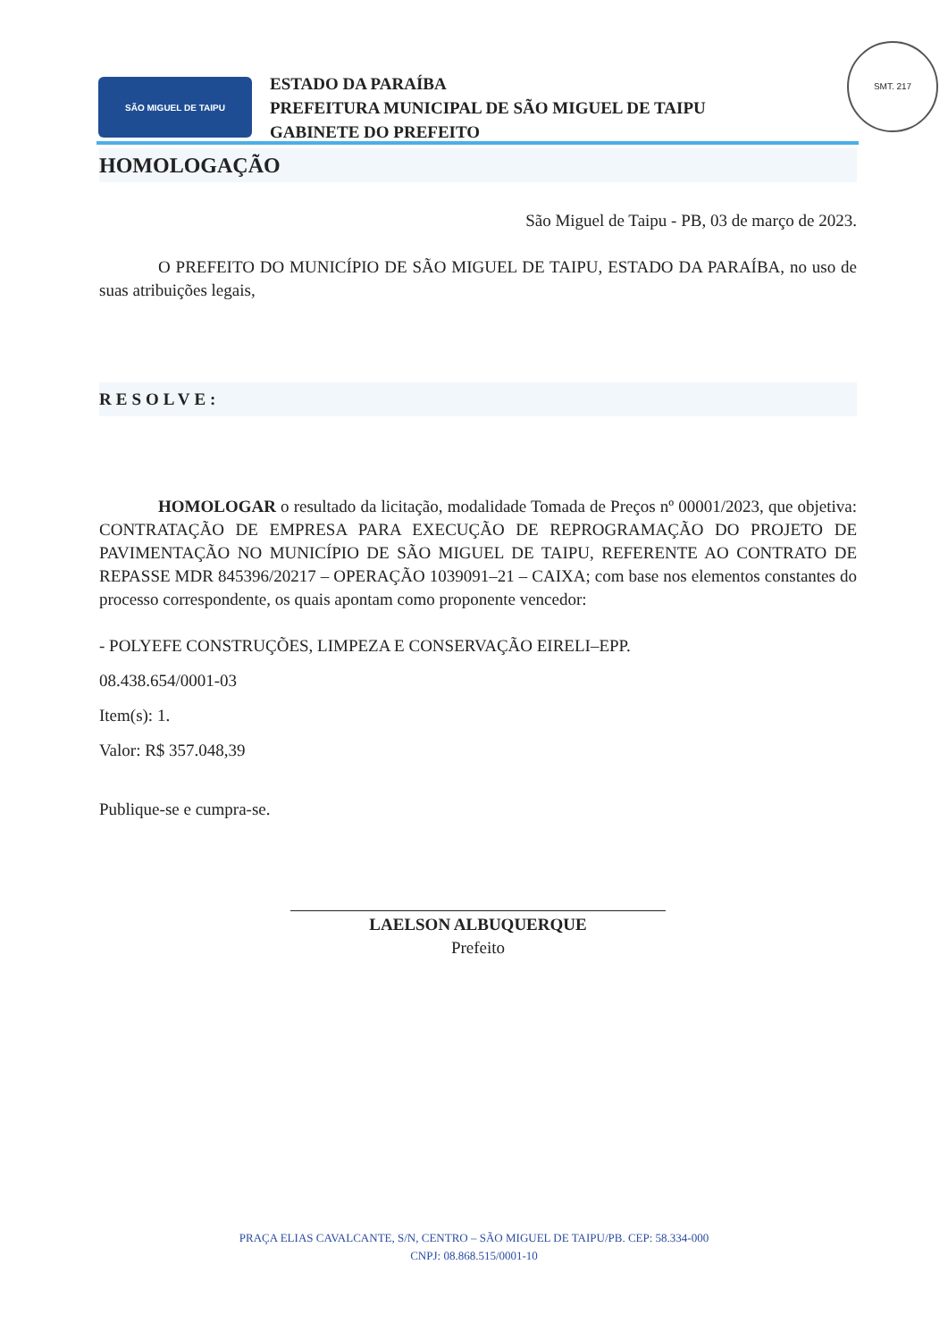SÃO MIGUEL DE TAIPU
ESTADO DA PARAÍBA
PREFEITURA MUNICIPAL DE SÃO MIGUEL DE TAIPU
GABINETE DO PREFEITO
SMT. 217
HOMOLOGAÇÃO
São Miguel de Taipu - PB, 03 de março de 2023.
O PREFEITO DO MUNICÍPIO DE SÃO MIGUEL DE TAIPU, ESTADO DA PARAÍBA, no uso de suas atribuições legais,
RESOLVE:
HOMOLOGAR o resultado da licitação, modalidade Tomada de Preços nº 00001/2023, que objetiva: CONTRATAÇÃO DE EMPRESA PARA EXECUÇÃO DE REPROGRAMAÇÃO DO PROJETO DE PAVIMENTAÇÃO NO MUNICÍPIO DE SÃO MIGUEL DE TAIPU, REFERENTE AO CONTRATO DE REPASSE MDR 845396/20217 – OPERAÇÃO 1039091–21 – CAIXA; com base nos elementos constantes do processo correspondente, os quais apontam como proponente vencedor:
- POLYEFE CONSTRUÇÕES, LIMPEZA E CONSERVAÇÃO EIRELI–EPP.
08.438.654/0001-03
Item(s): 1.
Valor: R$ 357.048,39
Publique-se e cumpra-se.
LAELSON ALBUQUERQUE
Prefeito
PRAÇA ELIAS CAVALCANTE, S/N, CENTRO – SÃO MIGUEL DE TAIPU/PB. CEP: 58.334-000
CNPJ: 08.868.515/0001-10